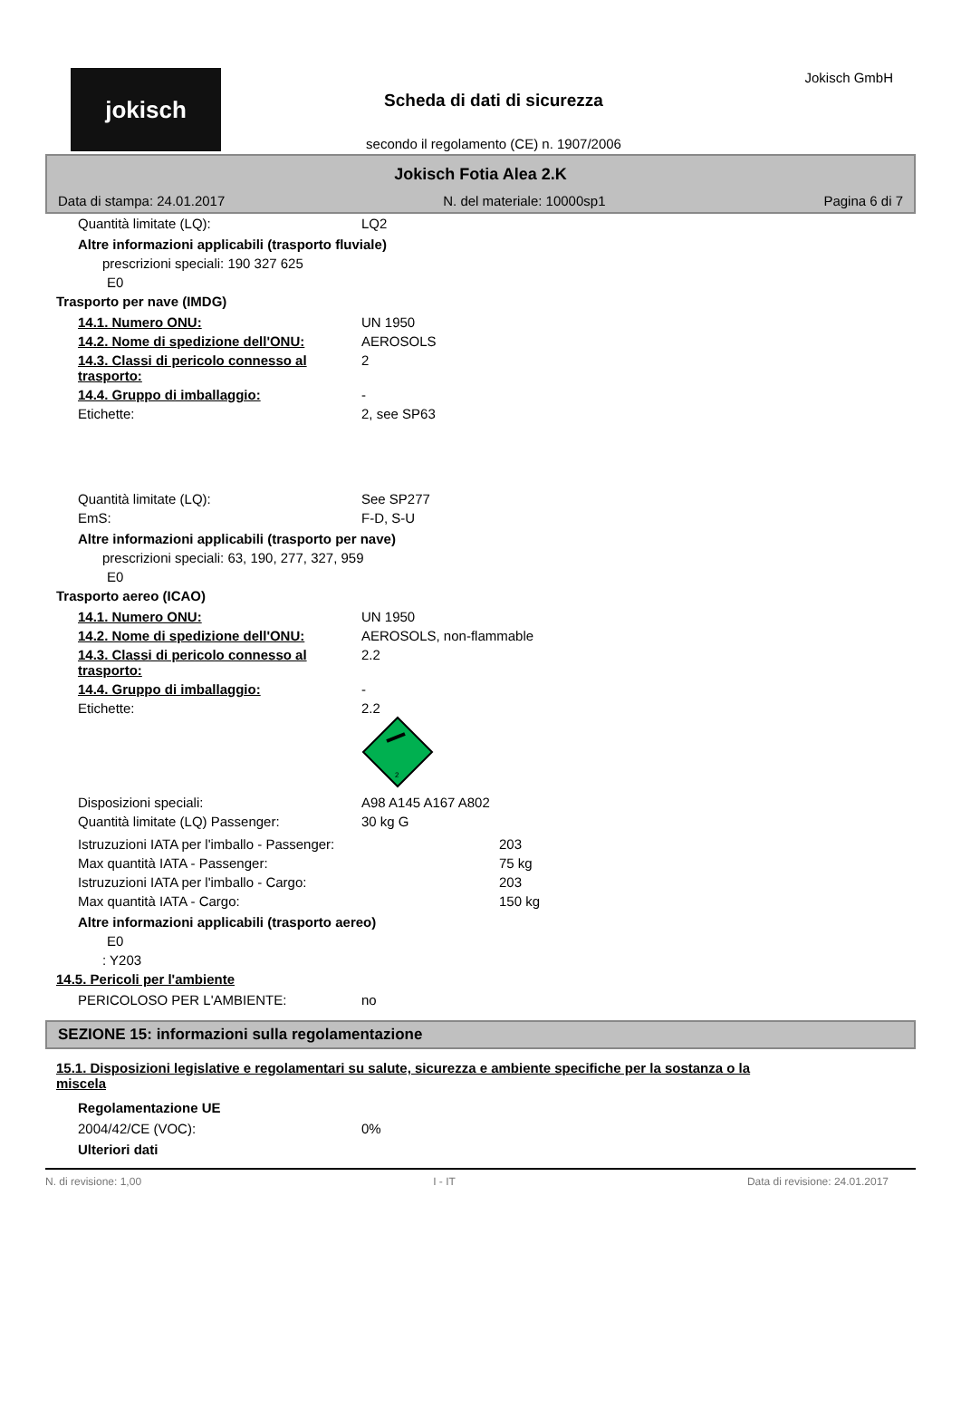jokisch
Scheda di dati di sicurezza
secondo il regolamento (CE) n. 1907/2006
Jokisch GmbH
Jokisch Fotia Alea 2.K
Data di stampa: 24.01.2017 N. del materiale: 10000sp1 Pagina 6 di 7
| Quantità limitate (LQ): | LQ2 |
Altre informazioni applicabili (trasporto fluviale)
prescrizioni speciali: 190 327 625
E0
Trasporto per nave (IMDG)
| 14.1. Numero ONU: | UN 1950 |
| 14.2. Nome di spedizione dell'ONU: | AEROSOLS |
| 14.3. Classi di pericolo connesso al trasporto: | 2 |
| 14.4. Gruppo di imballaggio: | - |
| Etichette: | 2, see SP63 |
| Quantità limitate (LQ): | See SP277 |
| EmS: | F-D, S-U |
Altre informazioni applicabili (trasporto per nave)
prescrizioni speciali: 63, 190, 277, 327, 959
E0
Trasporto aereo (ICAO)
| 14.1. Numero ONU: | UN 1950 |
| 14.2. Nome di spedizione dell'ONU: | AEROSOLS, non-flammable |
| 14.3. Classi di pericolo connesso al trasporto: | 2.2 |
| 14.4. Gruppo di imballaggio: | - |
| Etichette: | 2.2 2 |
| Disposizioni speciali: | A98 A145 A167 A802 |
| Quantità limitate (LQ) Passenger: | 30 kg G |
| Istruzuzioni IATA per l'imballo - Passenger: | 203 |
| Max quantità IATA - Passenger: | 75 kg |
| Istruzuzioni IATA per l'imballo - Cargo: | 203 |
| Max quantità IATA - Cargo: | 150 kg |
Altre informazioni applicabili (trasporto aereo)
E0
: Y203
14.5. Pericoli per l'ambiente
| PERICOLOSO PER L'AMBIENTE: | no |
SEZIONE 15: informazioni sulla regolamentazione
15.1. Disposizioni legislative e regolamentari su salute, sicurezza e ambiente specifiche per la sostanza o la miscela
Regolamentazione UE
| 2004/42/CE (VOC): | 0% |
Ulteriori dati
N. di revisione: 1,00 I - IT Data di revisione: 24.01.2017